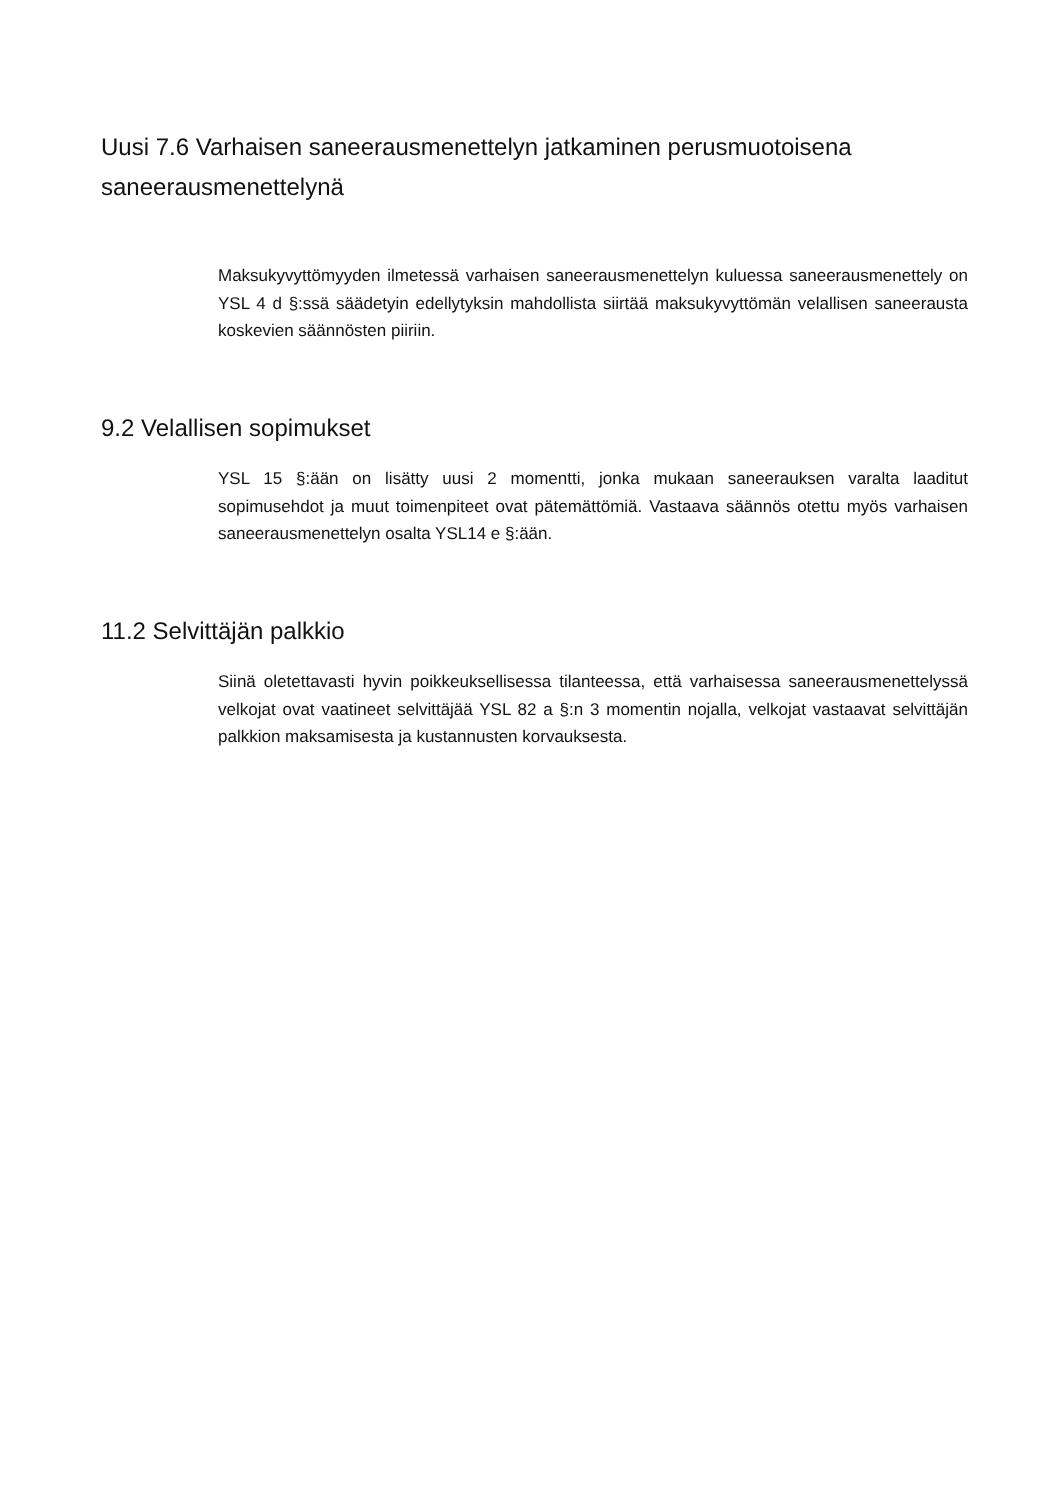Uusi 7.6 Varhaisen saneerausmenettelyn jatkaminen perusmuotoisena saneerausmenettelynä
Maksukyvyttömyyden ilmetessä varhaisen saneerausmenettelyn kuluessa saneerausmenettely on YSL 4 d §:ssä säädetyin edellytyksin mahdollista siirtää maksukyvyttömän velallisen saneerausta koskevien säännösten piiriin.
9.2 Velallisen sopimukset
YSL 15 §:ään on lisätty uusi 2 momentti, jonka mukaan saneerauksen varalta laaditut sopimusehdot ja muut toimenpiteet ovat pätemättömiä. Vastaava säännös otettu myös varhaisen saneerausmenettelyn osalta YSL14 e §:ään.
11.2 Selvittäjän palkkio
Siinä oletettavasti hyvin poikkeuksellisessa tilanteessa, että varhaisessa saneerausmenettelyssä velkojat ovat vaatineet selvittäjää YSL 82 a §:n 3 momentin nojalla, velkojat vastaavat selvittäjän palkkion maksamisesta ja kustannusten korvauksesta.